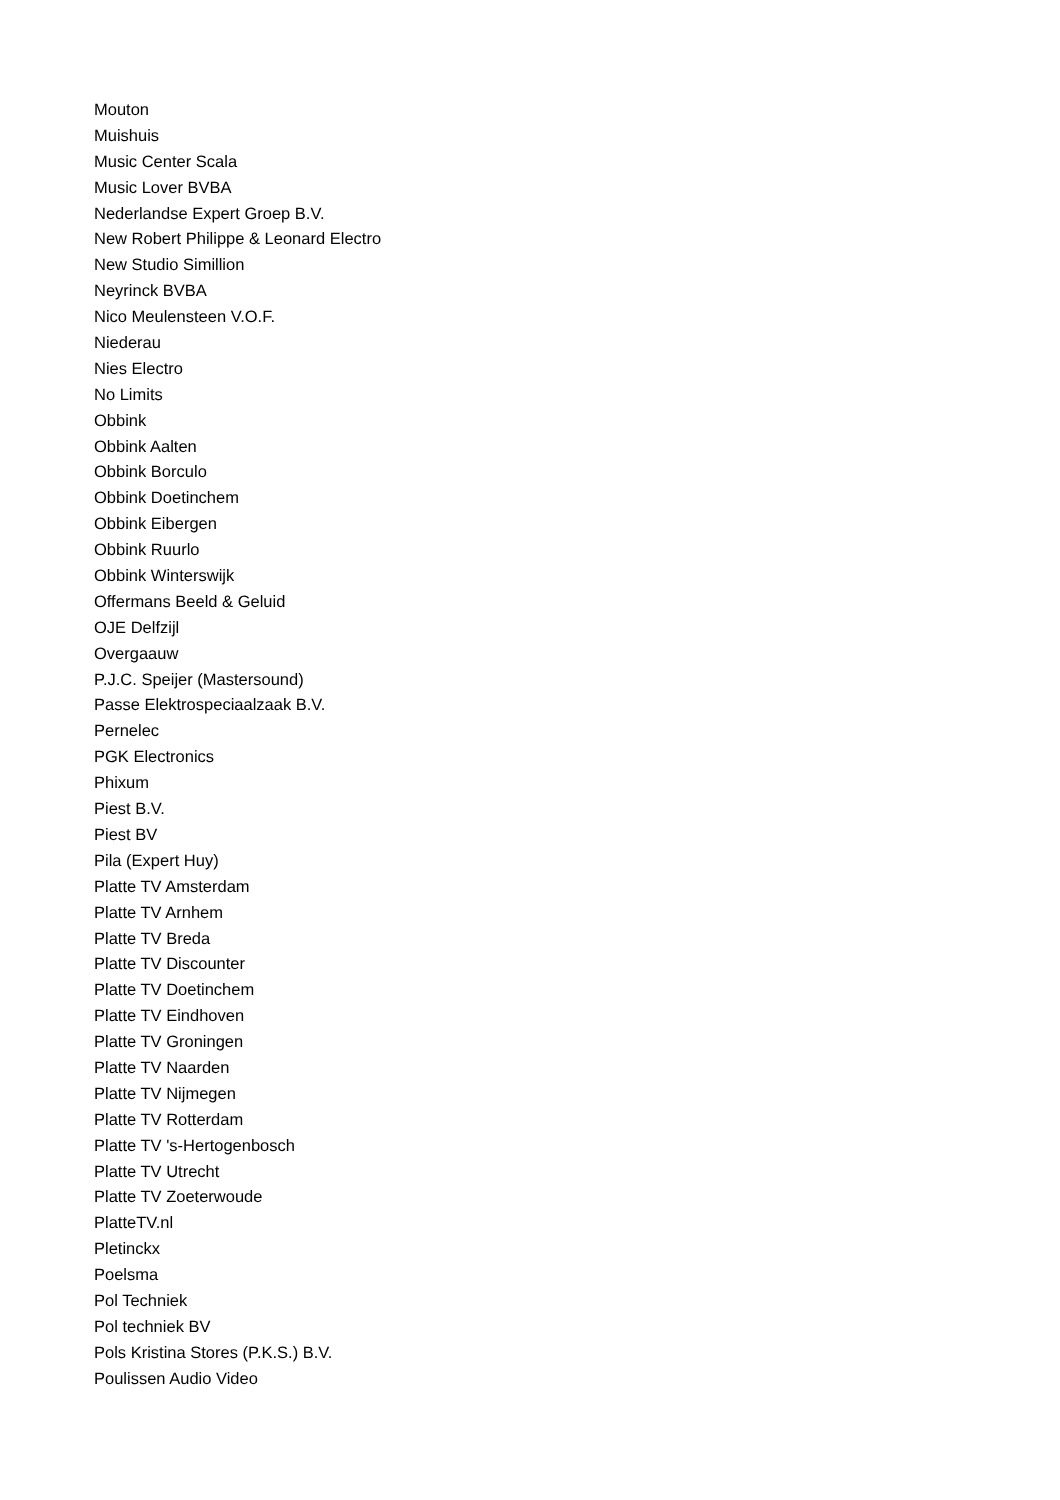Mouton
Muishuis
Music Center Scala
Music Lover BVBA
Nederlandse Expert Groep B.V.
New Robert Philippe & Leonard Electro
New Studio Simillion
Neyrinck BVBA
Nico Meulensteen V.O.F.
Niederau
Nies Electro
No Limits
Obbink
Obbink Aalten
Obbink Borculo
Obbink Doetinchem
Obbink Eibergen
Obbink Ruurlo
Obbink Winterswijk
Offermans Beeld & Geluid
OJE Delfzijl
Overgaauw
P.J.C. Speijer (Mastersound)
Passe Elektrospeciaalzaak B.V.
Pernelec
PGK Electronics
Phixum
Piest B.V.
Piest BV
Pila (Expert Huy)
Platte TV Amsterdam
Platte TV Arnhem
Platte TV Breda
Platte TV Discounter
Platte TV Doetinchem
Platte TV Eindhoven
Platte TV Groningen
Platte TV Naarden
Platte TV Nijmegen
Platte TV Rotterdam
Platte TV 's-Hertogenbosch
Platte TV Utrecht
Platte TV Zoeterwoude
PlatteTV.nl
Pletinckx
Poelsma
Pol Techniek
Pol techniek BV
Pols Kristina Stores (P.K.S.) B.V.
Poulissen Audio Video